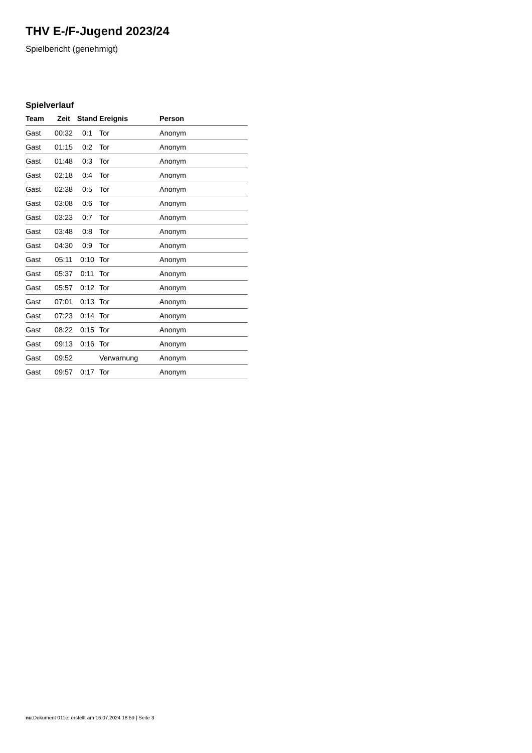THV E-/F-Jugend 2023/24
Spielbericht (genehmigt)
Spielverlauf
| Team | Zeit | Stand | Ereignis | Person |
| --- | --- | --- | --- | --- |
| Gast | 00:32 | 0:1 | Tor | Anonym |
| Gast | 01:15 | 0:2 | Tor | Anonym |
| Gast | 01:48 | 0:3 | Tor | Anonym |
| Gast | 02:18 | 0:4 | Tor | Anonym |
| Gast | 02:38 | 0:5 | Tor | Anonym |
| Gast | 03:08 | 0:6 | Tor | Anonym |
| Gast | 03:23 | 0:7 | Tor | Anonym |
| Gast | 03:48 | 0:8 | Tor | Anonym |
| Gast | 04:30 | 0:9 | Tor | Anonym |
| Gast | 05:11 | 0:10 | Tor | Anonym |
| Gast | 05:37 | 0:11 | Tor | Anonym |
| Gast | 05:57 | 0:12 | Tor | Anonym |
| Gast | 07:01 | 0:13 | Tor | Anonym |
| Gast | 07:23 | 0:14 | Tor | Anonym |
| Gast | 08:22 | 0:15 | Tor | Anonym |
| Gast | 09:13 | 0:16 | Tor | Anonym |
| Gast | 09:52 | | Verwarnung | Anonym |
| Gast | 09:57 | 0:17 | Tor | Anonym |
nu.Dokument 011e, erstellt am 16.07.2024 18:59 | Seite 3